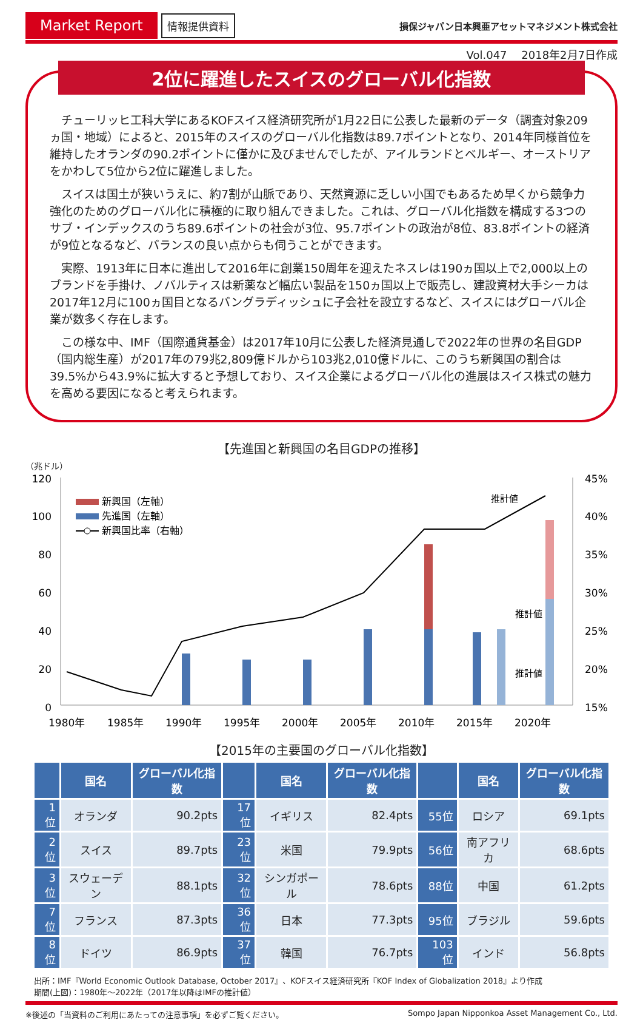Market Report
情報提供資料
損保ジャパン日本興亜アセットマネジメント株式会社
Vol.047　 2018年2月7日作成
2位に躍進したスイスのグローバル化指数
チューリッヒ工科大学にあるKOFスイス経済研究所が1月22日に公表した最新のデータ（調査対象209ヵ国・地域）によると、2015年のスイスのグローバル化指数は89.7ポイントとなり、2014年同様首位を維持したオランダの90.2ポイントに僅かに及びませんでしたが、アイルランドとベルギー、オーストリアをかわして5位から2位に躍進しました。
スイスは国土が狭いうえに、約7割が山脈であり、天然資源に乏しい小国でもあるため早くから競争力強化のためのグローバル化に積極的に取り組んできました。これは、グローバル化指数を構成する3つのサブ・インデックスのうち89.6ポイントの社会が3位、95.7ポイントの政治が8位、83.8ポイントの経済が9位となるなど、バランスの良い点からも伺うことができます。
実際、1913年に日本に進出して2016年に創業150周年を迎えたネスレは190ヵ国以上で2,000以上のブランドを手掛け、ノバルティスは新薬など幅広い製品を150ヵ国以上で販売し、建設資材大手シーカは2017年12月に100ヵ国目となるバングラディッシュに子会社を設立するなど、スイスにはグローバル企業が数多く存在します。
この様な中、IMF（国際通貨基金）は2017年10月に公表した経済見通しで2022年の世界の名目GDP（国内総生産）が2017年の79兆2,809億ドルから103兆2,010億ドルに、このうち新興国の割合は39.5%から43.9%に拡大すると予想しており、スイス企業によるグローバル化の進展はスイス株式の魅力を高める要因になると考えられます。
【先進国と新興国の名目GDPの推移】
（兆ドル）
120
100
80
60
40
20
0
45%
40%
35%
30%
25%
20%
15%
新興国（左軸）
先進国（左軸）
新興国比率（右軸）
推計値
推計値
推計値
1980年
1985年
1990年
1995年
2000年
2005年
2010年
2015年
2020年
【2015年の主要国のグローバル化指数】
| | 国名 | グローバル化指数 | | 国名 | グローバル化指数 | | 国名 | グローバル化指数 |
| --- | --- | --- | --- | --- | --- | --- | --- | --- |
| 1位 | オランダ | 90.2pts | 17位 | イギリス | 82.4pts | 55位 | ロシア | 69.1pts |
| 2位 | スイス | 89.7pts | 23位 | 米国 | 79.9pts | 56位 | 南アフリカ | 68.6pts |
| 3位 | スウェーデン | 88.1pts | 32位 | シンガポール | 78.6pts | 88位 | 中国 | 61.2pts |
| 7位 | フランス | 87.3pts | 36位 | 日本 | 77.3pts | 95位 | ブラジル | 59.6pts |
| 8位 | ドイツ | 86.9pts | 37位 | 韓国 | 76.7pts | 103位 | インド | 56.8pts |
出所：IMF『World Economic Outlook Database, October 2017』、KOFスイス経済研究所『KOF Index of Globalization 2018』より作成
期間(上図)：1980年～2022年（2017年以降はIMFの推計値）
※後述の「当資料のご利用にあたっての注意事項」を必ずご覧ください。 Sompo Japan Nipponkoa Asset Management Co., Ltd.